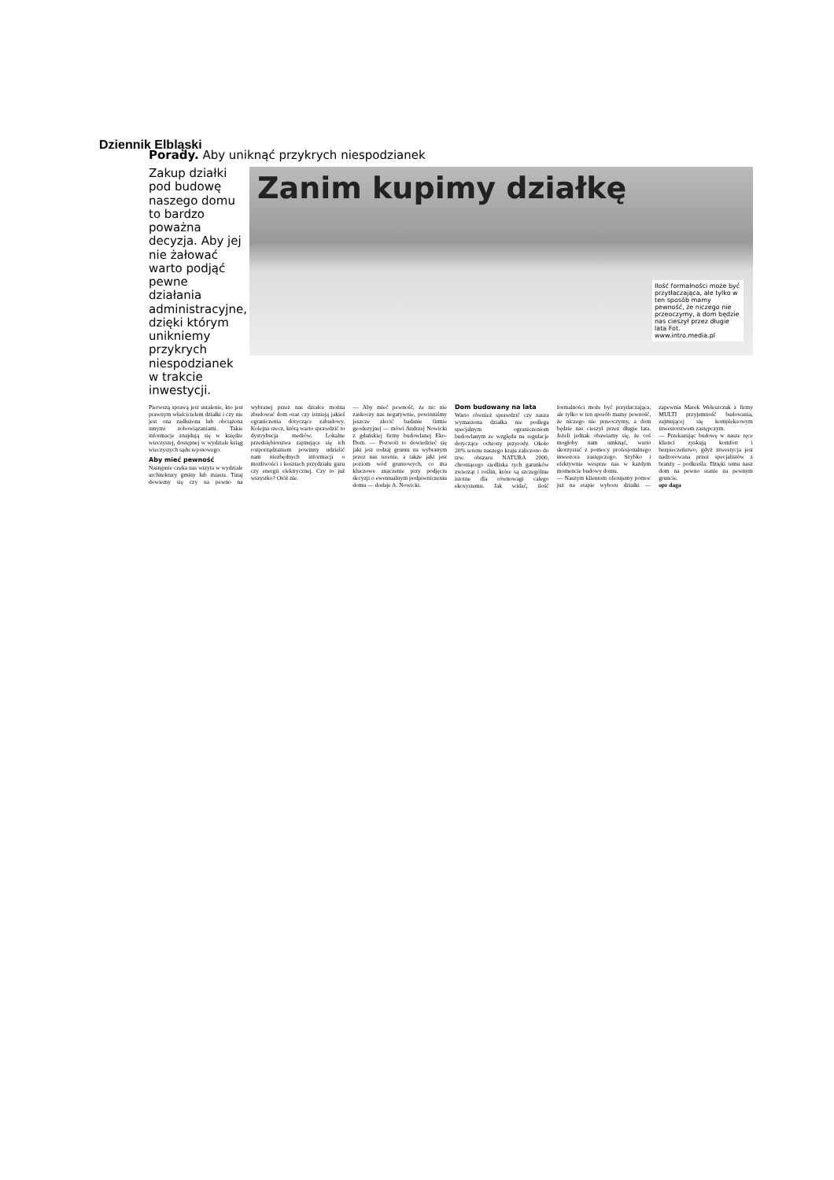Dziennik Elbląski
Porady. Aby uniknąć przykrych niespodzianek
Zakup działki pod budowę naszego domu to bardzo poważna decyzja. Aby jej nie żałować warto podjąć pewne działania administracyjne, dzięki którym unikniemy przykrych niespodzianek w trakcie inwestycji.
Zanim kupimy działkę
Ilość formalności może być przytłaczająca, ale tylko w ten sposób mamy pewność, że niczego nie przeoczymy, a dom będzie nas cieszył przez długie lata Fot. www.intro.media.pl
Pierwszą sprawą jest ustalenie, kto jest prawnym właścicielem działki i czy nie jest ona zadłużona lub obciążona innymi zobowiązaniami. Takie informacje znajdują się w księdze wieczystej, dostępnej w wydziale ksiąg wieczystych sądu rejonowego.
Aby mieć pewność
Następnie czeka nas wizyta w wydziale architektury gminy lub miasta. Tutaj dowiemy się czy na pewno na wybranej przez nas działce można zbudować dom oraz czy istnieją jakieś ograniczenia dotyczące zabudowy. Kolejna rzecz, którą warto sprawdzić to dystrybucja mediów. Lokalne przedsiębiorstwa zajmujące się ich rozporządzaniem powinny udzielić nam niezbędnych informacji o możliwości i kosztach przydziału gazu czy energii elektrycznej. Czy to już wszystko? Otóż nie.
— Aby mieć pewność, że nic nie zaskoczy nas negatywnie, powinniśmy jeszcze zlecić badanie firmie geodezyjnej — mówi Andrzej Nowicki z gdańskiej firmy budowlanej Eko-Dom. — Pozwoli to dowiedzieć się jaki jest rodzaj gruntu na wybranym przez nas terenie, a także jaki jest poziom wód gruntowych, co ma kluczowe znaczenie przy podjęciu decyzji o ewentualnym podpiwniczeniu domu — dodaje A. Nowicki.
Dom budowany na lata
Warto również sprawdzić czy nasza wymarzona działka nie podlega specjalnym ograniczeniom budowlanym ze względu na regulacje dotyczące ochrony przyrody. Około 20% terenu naszego kraju zaliczono do tzw. obszaru NATURA 2000, chroniącego siedliska tych gatunków zwierząt i roślin, które są szczególnie istotne dla równowagi całego ekosystemu. Jak widać, ilość formalności może być przytłaczająca, ale tylko w ten sposób mamy pewność, że niczego nie przeoczymy, a dom będzie nas cieszył przez długie lata. Jeżeli jednak obawiamy się, że coś mogłoby nam umknąć, warto skorzystać z pomocy profesjonalnego inwestora zastępczego. Szybko i efektywnie wesprze nas w każdym momencie budowy domu.
— Naszym klientom oferujemy pomoc już na etapie wyboru działki — zapewnia Marek Weleszczuk z firmy MULTI przyjemność budowania, zajmującej się kompleksowym inwestorstwem zastępczym.
— Przekazując budowę w nasze ręce klienci zyskują komfort i bezpieczeństwo, gdyż inwestycja jest nadzorowana przez specjalistów z branży – podkreśla. Dzięki temu nasz dom na pewno stanie na pewnym gruncie.
opr daga